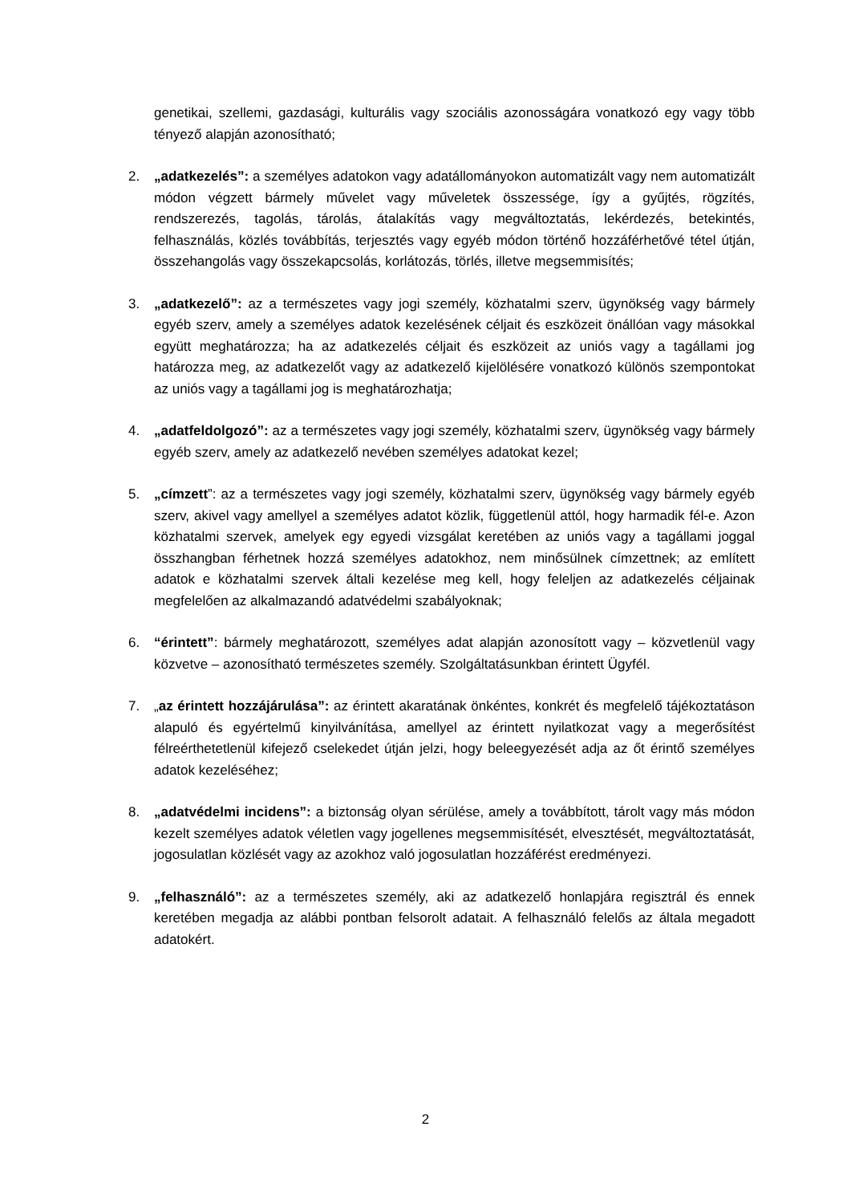genetikai, szellemi, gazdasági, kulturális vagy szociális azonosságára vonatkozó egy vagy több tényező alapján azonosítható;
2. „adatkezelés”: a személyes adatokon vagy adatállományokon automatizált vagy nem automatizált módon végzett bármely művelet vagy műveletek összessége, így a gyűjtés, rögzítés, rendszerezés, tagolás, tárolás, átalakítás vagy megváltoztatás, lekérdezés, betekintés, felhasználás, közlés továbbítás, terjesztés vagy egyéb módon történő hozzáférhetővé tétel útján, összehangolás vagy összekapcsolás, korlátozás, törlés, illetve megsemmisítés;
3. „adatkezelő”: az a természetes vagy jogi személy, közhatalmi szerv, ügynökség vagy bármely egyéb szerv, amely a személyes adatok kezelésének céljait és eszközeit önállóan vagy másokkal együtt meghatározza; ha az adatkezelés céljait és eszközeit az uniós vagy a tagállami jog határozza meg, az adatkezelőt vagy az adatkezelő kijelölésére vonatkozó különös szempontokat az uniós vagy a tagállami jog is meghatározhatja;
4. „adatfeldolgozó”: az a természetes vagy jogi személy, közhatalmi szerv, ügynökség vagy bármely egyéb szerv, amely az adatkezelő nevében személyes adatokat kezel;
5. „címzett”: az a természetes vagy jogi személy, közhatalmi szerv, ügynökség vagy bármely egyéb szerv, akivel vagy amellyel a személyes adatot közlik, függetlenül attól, hogy harmadik fél-e. Azon közhatalmi szervek, amelyek egy egyedi vizsgálat keretében az uniós vagy a tagállami joggal összhangban férhetnek hozzá személyes adatokhoz, nem minősülnek címzettnek; az említett adatok e közhatalmi szervek általi kezelése meg kell, hogy feleljen az adatkezelés céljainak megfelelően az alkalmazandó adatvédelmi szabályoknak;
6. “érintett”: bármely meghatározott, személyes adat alapján azonosított vagy – közvetlenül vagy közvetve – azonosítható természetes személy. Szolgáltatásunkban érintett Ügyfél.
7. „az érintett hozzájárulása”: az érintett akaratának önkéntes, konkrét és megfelelő tájékoztatáson alapuló és egyértelmű kinyilvánítása, amellyel az érintett nyilatkozat vagy a megerősítést félreérthetetlenül kifejező cselekedet útján jelzi, hogy beleegyezését adja az őt érintő személyes adatok kezeléséhez;
8. „adatvédelmi incidens”: a biztonság olyan sérülése, amely a továbbított, tárolt vagy más módon kezelt személyes adatok véletlen vagy jogellenes megsemmisítését, elvesztését, megváltoztatását, jogosulatlan közlését vagy az azokhoz való jogosulatlan hozzáférést eredményezi.
9. „felhasználó”: az a természetes személy, aki az adatkezelő honlapjára regisztrál és ennek keretében megadja az alábbi pontban felsorolt adatait. A felhasználó felelős az általa megadott adatokért.
2